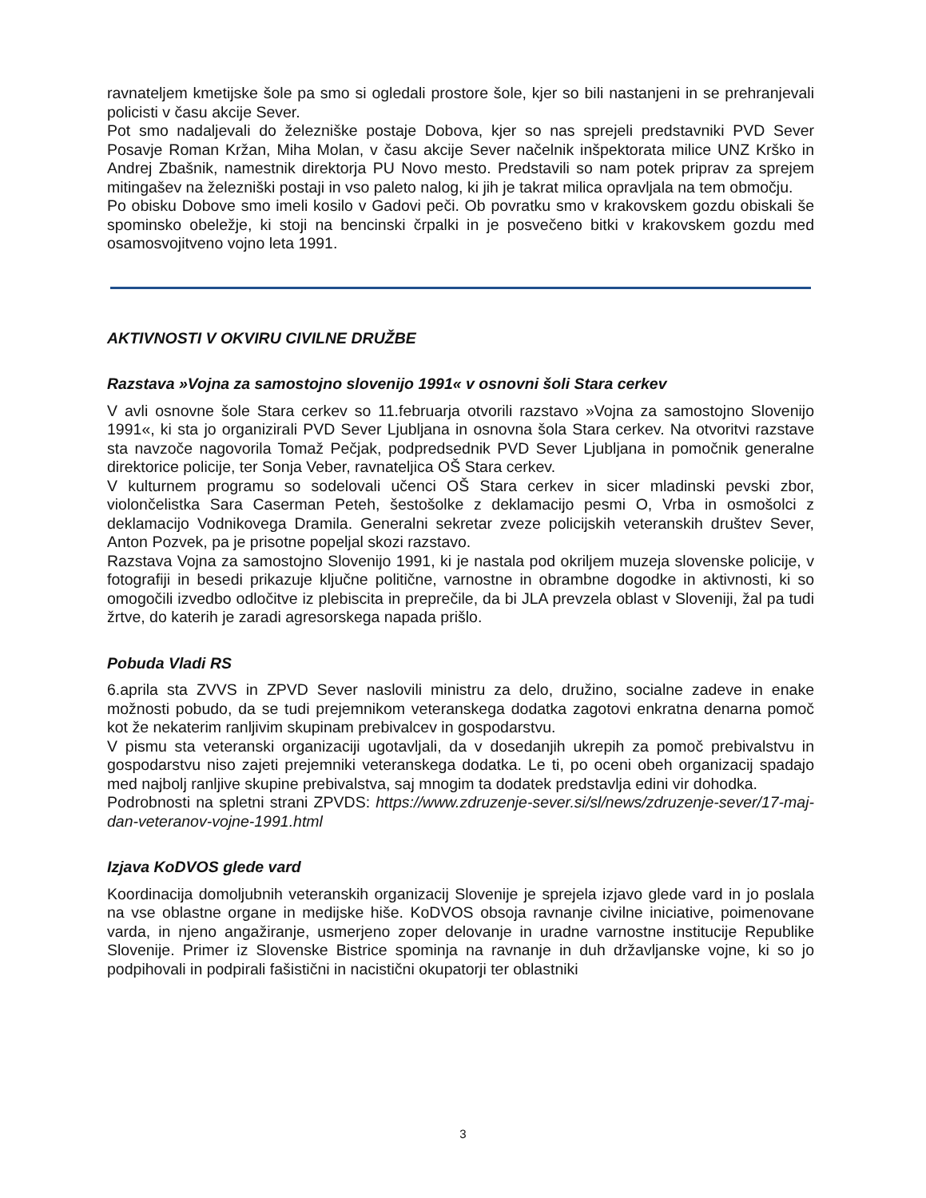ravnateljem kmetijske šole pa smo si ogledali prostore šole, kjer so bili nastanjeni in se prehranjevali policisti v času akcije Sever.
Pot smo nadaljevali do železniške postaje Dobova, kjer so nas sprejeli predstavniki PVD Sever Posavje Roman Kržan, Miha Molan, v času akcije Sever načelnik inšpektorata milice UNZ Krško in Andrej Zbašnik, namestnik direktorja PU Novo mesto. Predstavili so nam potek priprav za sprejem mitingašev na železniški postaji in vso paleto nalog, ki jih je takrat milica opravljala na tem območju.
Po obisku Dobove smo imeli kosilo v Gadovi peči. Ob povratku smo v krakovskem gozdu obiskali še spominsko obeležje, ki stoji na bencinski črpalki in je posvečeno bitki v krakovskem gozdu med osamosvojitveno vojno leta 1991.
AKTIVNOSTI V OKVIRU CIVILNE DRUŽBE
Razstava »Vojna za samostojno slovenijo 1991« v osnovni šoli Stara cerkev
V avli osnovne šole Stara cerkev so 11.februarja otvorili razstavo »Vojna za samostojno Slovenijo 1991«, ki sta jo organizirali PVD Sever Ljubljana in osnovna šola Stara cerkev. Na otvoritvi razstave sta navzoče nagovorila Tomaž Pečjak, podpredsednik PVD Sever Ljubljana in pomočnik generalne direktorice policije, ter Sonja Veber, ravnateljica OŠ Stara cerkev.
V kulturnem programu so sodelovali učenci OŠ Stara cerkev in sicer mladinski pevski zbor, violončelistka Sara Caserman Peteh, šestošolke z deklamacijo pesmi O, Vrba in osmošolci z deklamacijo Vodnikovega Dramila. Generalni sekretar zveze policijskih veteranskih društev Sever, Anton Pozvek, pa je prisotne popeljal skozi razstavo.
Razstava Vojna za samostojno Slovenijo 1991, ki je nastala pod okriljem muzeja slovenske policije, v fotografiji in besedi prikazuje ključne politične, varnostne in obrambne dogodke in aktivnosti, ki so omogočili izvedbo odločitve iz plebiscita in preprečile, da bi JLA prevzela oblast v Sloveniji, žal pa tudi žrtve, do katerih je zaradi agresorskega napada prišlo.
Pobuda Vladi RS
6.aprila sta ZVVS in ZPVD Sever naslovili ministru za delo, družino, socialne zadeve in enake možnosti pobudo, da se tudi prejemnikom veteranskega dodatka zagotovi enkratna denarna pomoč kot že nekaterim ranljivim skupinam prebivalcev in gospodarstvu.
V pismu sta veteranski organizaciji ugotavljali, da v dosedanjih ukrepih za pomoč prebivalstvu in gospodarstvu niso zajeti prejemniki veteranskega dodatka. Le ti, po oceni obeh organizacij spadajo med najbolj ranljive skupine prebivalstva, saj mnogim ta dodatek predstavlja edini vir dohodka.
Podrobnosti na spletni strani ZPVDS: https://www.zdruzenje-sever.si/sl/news/zdruzenje-sever/17-maj-dan-veteranov-vojne-1991.html
Izjava KoDVOS glede vard
Koordinacija domoljubnih veteranskih organizacij Slovenije je sprejela izjavo glede vard in jo poslala na vse oblastne organe in medijske hiše. KoDVOS obsoja ravnanje civilne iniciative, poimenovane varda, in njeno angažiranje, usmerjeno zoper delovanje in uradne varnostne institucije Republike Slovenije. Primer iz Slovenske Bistrice spominja na ravnanje in duh državljanske vojne, ki so jo podpihovali in podpirali fašistični in nacistični okupatorji ter oblastniki
3